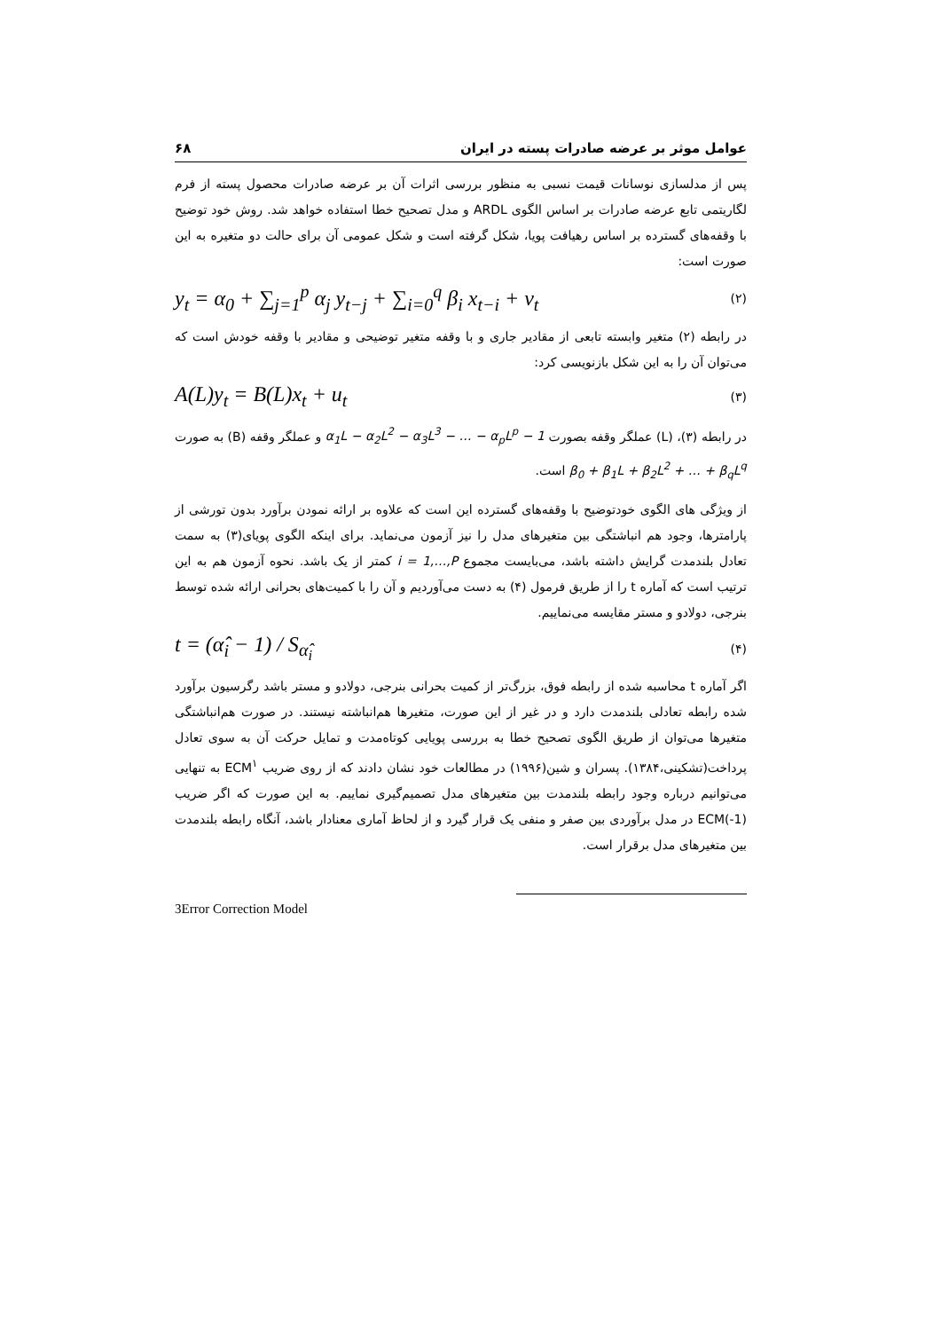عوامل موثر بر عرضه صادرات پسته در ایران ۶۸
پس از مدلسازی نوسانات قیمت نسبی به منظور بررسی اثرات آن بر عرضه صادرات محصول پسته از فرم لگاریتمی تابع عرضه صادرات بر اساس الگوی ARDL و مدل تصحیح خطا استفاده خواهد شد. روش خود توضیح با وقفه‌های گسترده بر اساس رهیافت پویا، شکل گرفته است و شکل عمومی آن برای حالت دو متغیره به این صورت است:
y<sub>t</sub> = α<sub>0</sub> + ∑<sub>j=1</sub><sup>p</sup> α<sub>j</sub> y<sub>t−j</sub> + ∑<sub>i=0</sub><sup>q</sup> β<sub>i</sub> x<sub>t−i</sub> + ν<sub>t</sub> (۲)
در رابطه (۲) متغیر وابسته تابعی از مقادیر جاری و با وقفه متغیر توضیحی و مقادیر با وقفه خودش است که می‌توان آن را به این شکل بازنویسی کرد:
A(L)y<sub>t</sub> = B(L)x<sub>t</sub> + u<sub>t</sub> (۳)
در رابطه (۳)، (L) عملگر وقفه بصورت 1 − α<sub>1</sub>L − α<sub>2</sub>L<sup>2</sup> − α<sub>3</sub>L<sup>3</sup> − … − α<sub>p</sub>L<sup>p</sup> و عملگر وقفه (B) به صورت β<sub>0</sub> + β<sub>1</sub>L + β<sub>2</sub>L<sup>2</sup> + … + β<sub>q</sub>L<sup>q</sup> است.
از ویژگی های الگوی خودتوضیح با وقفه‌های گسترده این است که علاوه بر ارائه نمودن برآورد بدون تورشی از پارامترها، وجود هم انباشتگی بین متغیرهای مدل را نیز آزمون می‌نماید. برای اینکه الگوی پویای(۳) به سمت تعادل بلندمدت گرایش داشته باشد، می‌بایست مجموع i = 1,…,P کمتر از یک باشد. نحوه آزمون هم به این ترتیب است که آماره t را از طریق فرمول (۴) به دست می‌آوردیم و آن را با کمیت‌های بحرانی ارائه شده توسط بنرجی، دولادو و مستر مقایسه می‌نماییم.
t = (α̂<sub>i</sub> − 1) / S<sub>α̂<sub>i</sub></sub> (۴)
اگر آماره t محاسبه شده از رابطه فوق، بزرگ‌تر از کمیت بحرانی بنرجی، دولادو و مستر باشد رگرسیون برآورد شده رابطه تعادلی بلندمدت دارد و در غیر از این صورت، متغیرها هم‌انباشته نیستند. در صورت هم‌انباشتگی متغیرها می‌توان از طریق الگوی تصحیح خطا به بررسی پویایی کوتاه‌مدت و تمایل حرکت آن به سوی تعادل پرداخت(تشکینی،۱۳۸۴). پسران و شین(۱۹۹۶) در مطالعات خود نشان دادند که از روی ضریب ECM<sup>۱</sup> به تنهایی می‌توانیم درباره وجود رابطه بلندمدت بین متغیرهای مدل تصمیم‌گیری نماییم. به این صورت که اگر ضریب ECM(-1) در مدل برآوردی بین صفر و منفی یک قرار گیرد و از لحاظ آماری معنادار باشد، آنگاه رابطه بلندمدت بین متغیرهای مدل برقرار است.
3Error Correction Model